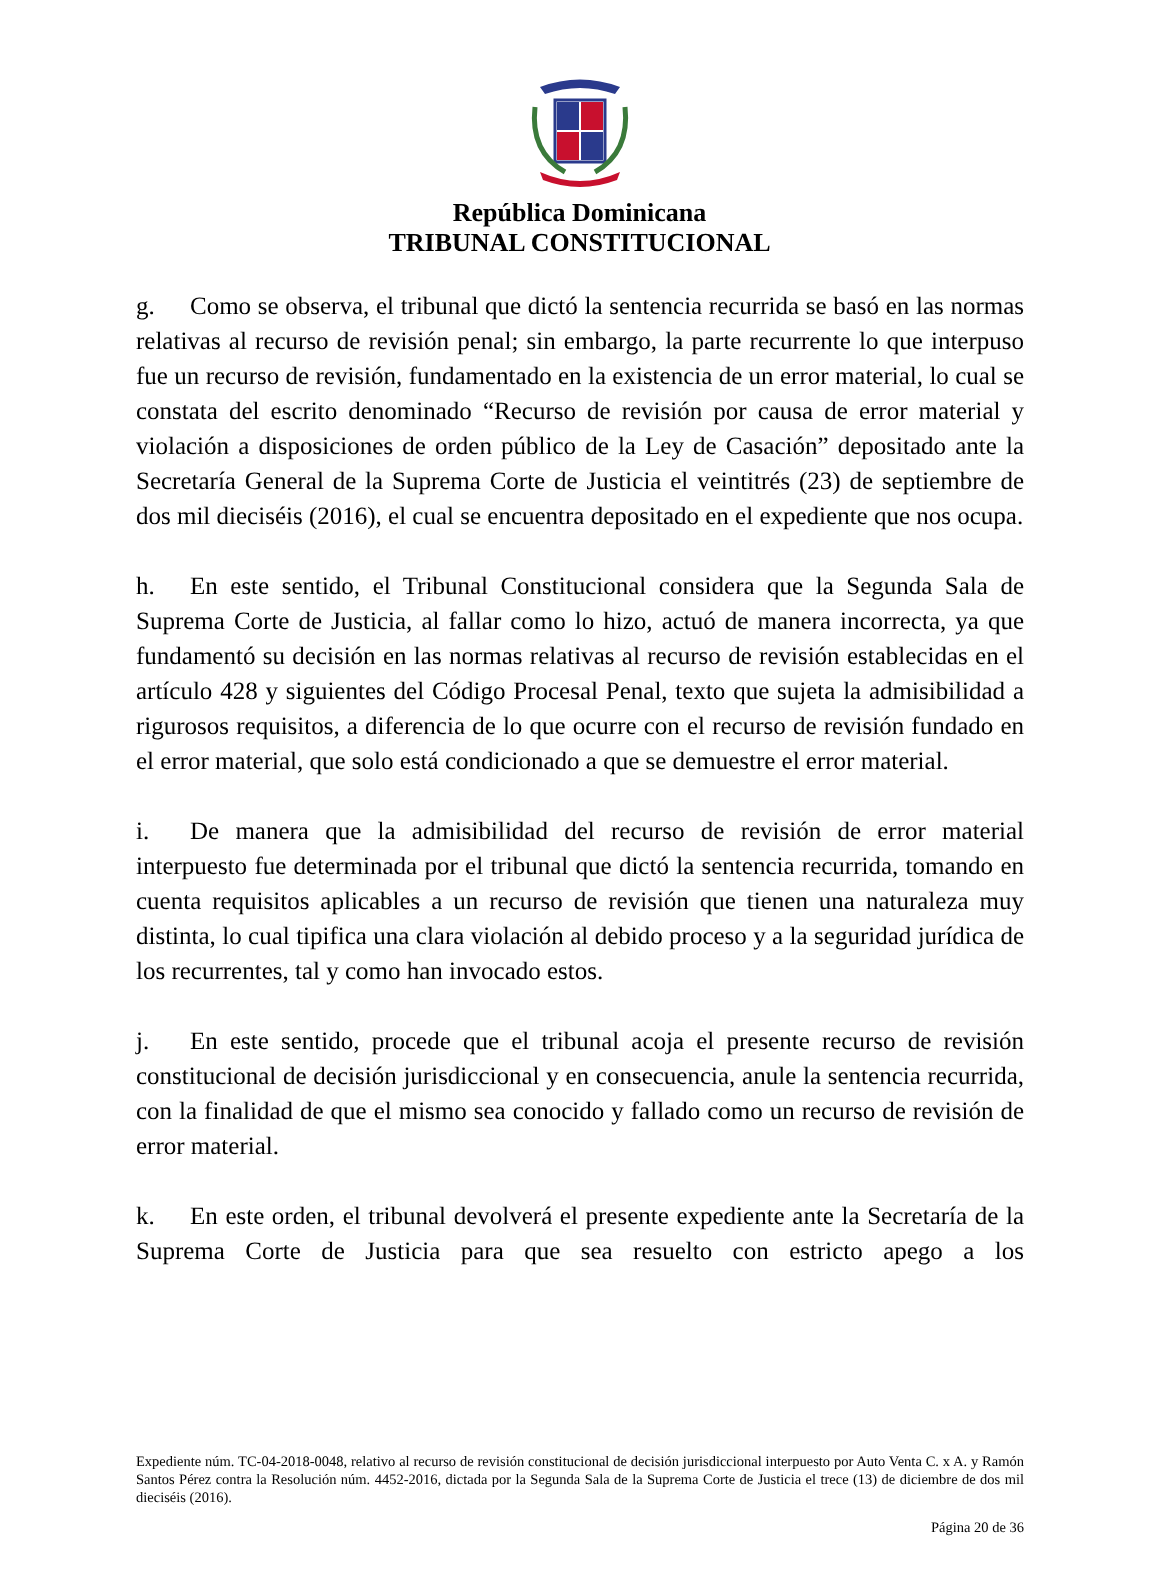República Dominicana
TRIBUNAL CONSTITUCIONAL
g. Como se observa, el tribunal que dictó la sentencia recurrida se basó en las normas relativas al recurso de revisión penal; sin embargo, la parte recurrente lo que interpuso fue un recurso de revisión, fundamentado en la existencia de un error material, lo cual se constata del escrito denominado “Recurso de revisión por causa de error material y violación a disposiciones de orden público de la Ley de Casación” depositado ante la Secretaría General de la Suprema Corte de Justicia el veintitrés (23) de septiembre de dos mil dieciséis (2016), el cual se encuentra depositado en el expediente que nos ocupa.
h. En este sentido, el Tribunal Constitucional considera que la Segunda Sala de Suprema Corte de Justicia, al fallar como lo hizo, actuó de manera incorrecta, ya que fundamentó su decisión en las normas relativas al recurso de revisión establecidas en el artículo 428 y siguientes del Código Procesal Penal, texto que sujeta la admisibilidad a rigurosos requisitos, a diferencia de lo que ocurre con el recurso de revisión fundado en el error material, que solo está condicionado a que se demuestre el error material.
i. De manera que la admisibilidad del recurso de revisión de error material interpuesto fue determinada por el tribunal que dictó la sentencia recurrida, tomando en cuenta requisitos aplicables a un recurso de revisión que tienen una naturaleza muy distinta, lo cual tipifica una clara violación al debido proceso y a la seguridad jurídica de los recurrentes, tal y como han invocado estos.
j. En este sentido, procede que el tribunal acoja el presente recurso de revisión constitucional de decisión jurisdiccional y en consecuencia, anule la sentencia recurrida, con la finalidad de que el mismo sea conocido y fallado como un recurso de revisión de error material.
k. En este orden, el tribunal devolverá el presente expediente ante la Secretaría de la Suprema Corte de Justicia para que sea resuelto con estricto apego a los
Expediente núm. TC-04-2018-0048, relativo al recurso de revisión constitucional de decisión jurisdiccional interpuesto por Auto Venta C. x A. y Ramón Santos Pérez contra la Resolución núm. 4452-2016, dictada por la Segunda Sala de la Suprema Corte de Justicia el trece (13) de diciembre de dos mil dieciséis (2016).
Página 20 de 36